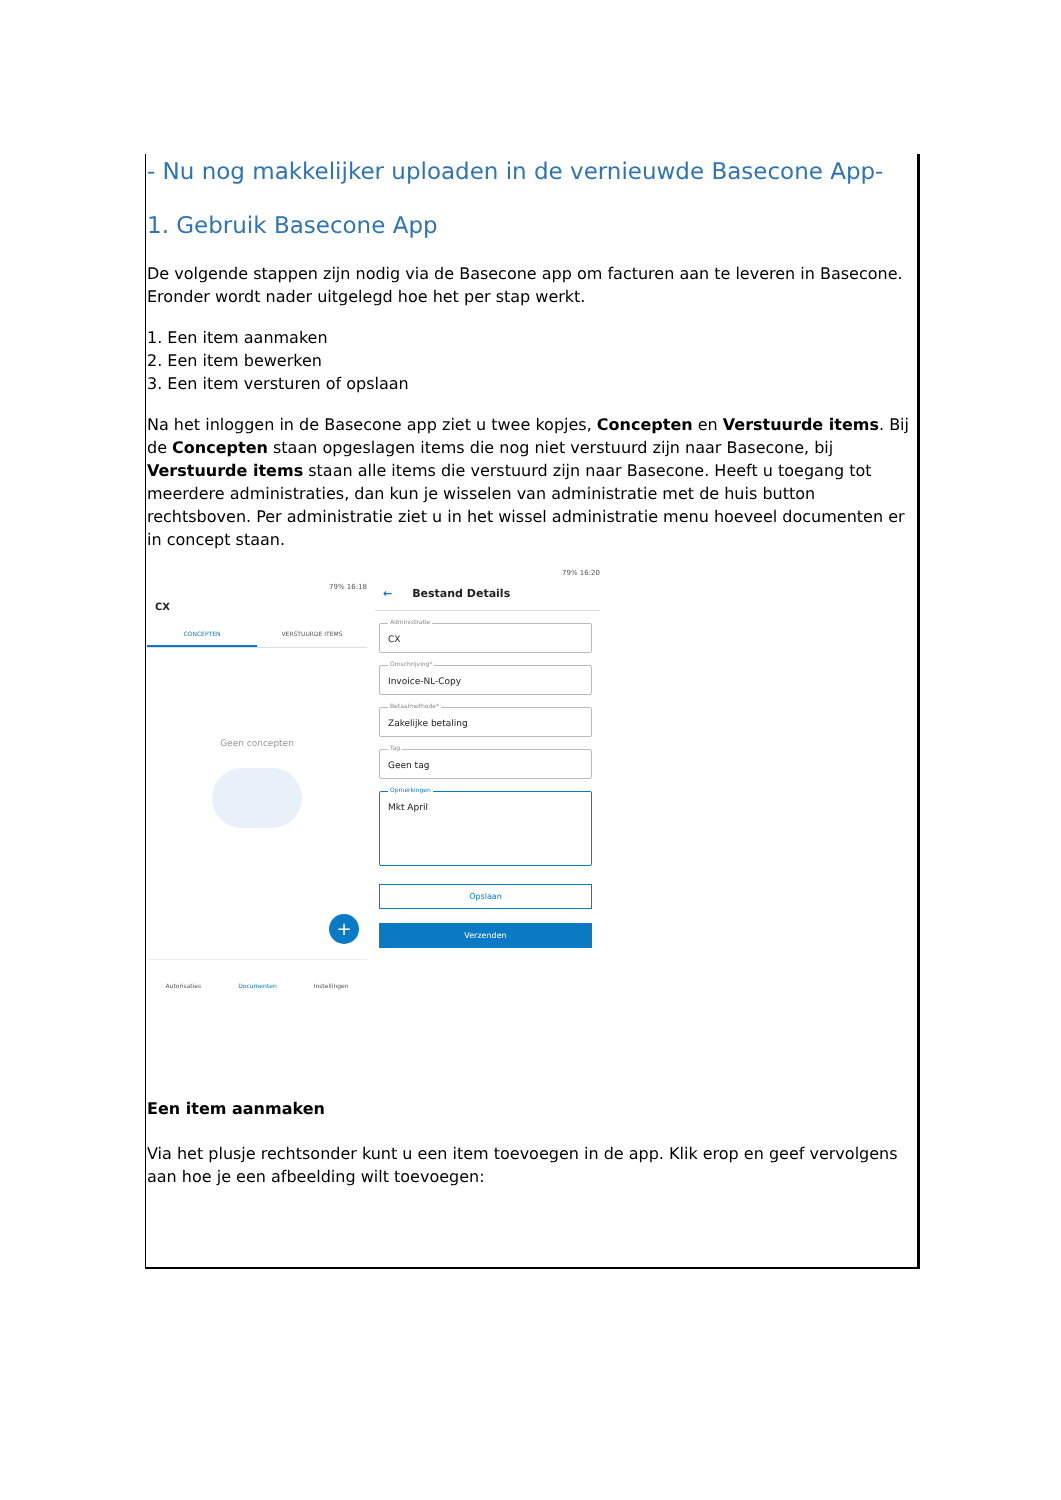- Nu nog makkelijker uploaden in de vernieuwde Basecone App-
1. Gebruik Basecone App
De volgende stappen zijn nodig via de Basecone app om facturen aan te leveren in Basecone. Eronder wordt nader uitgelegd hoe het per stap werkt.
1. Een item aanmaken
2. Een item bewerken
3. Een item versturen of opslaan
Na het inloggen in de Basecone app ziet u twee kopjes, Concepten en Verstuurde items. Bij de Concepten staan opgeslagen items die nog niet verstuurd zijn naar Basecone, bij Verstuurde items staan alle items die verstuurd zijn naar Basecone. Heeft u toegang tot meerdere administraties, dan kun je wisselen van administratie met de huis button rechtsboven. Per administratie ziet u in het wissel administratie menu hoeveel documenten er in concept staan.
79% 16:18
CX
CONCEPTEN VERSTUURDE ITEMS
Geen concepten
+
Autorisaties Documenten Instellingen
79% 16:20
← Bestand Details
Administratie
CX
Omschrijving*
Invoice-NL-Copy
Betaalmethode*
Zakelijke betaling
Tag
Geen tag
Opmerkingen
Mkt April
Opslaan
Verzenden
Een item aanmaken
Via het plusje rechtsonder kunt u een item toevoegen in de app. Klik erop en geef vervolgens aan hoe je een afbeelding wilt toevoegen: